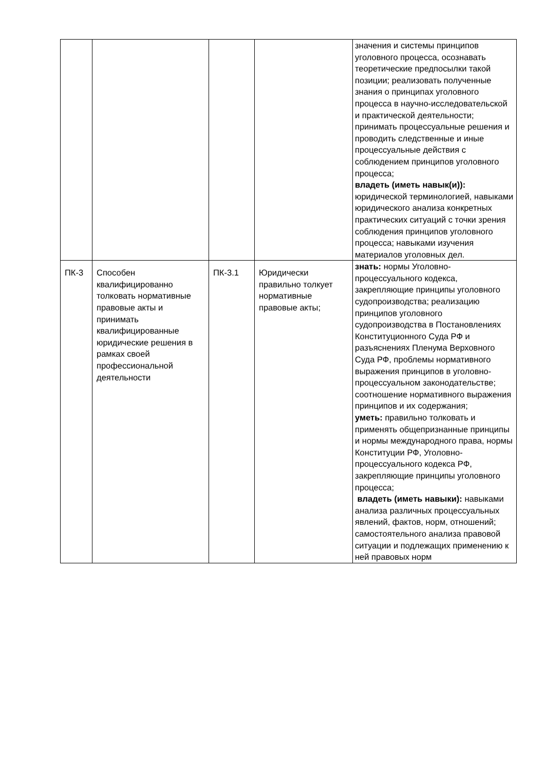| | | | | значения и системы принципов уголовного процесса, осознавать теоретические предпосылки такой позиции; реализовать полученные знания о принципах уголовного процесса в научно-исследовательской и практической деятельности; принимать процессуальные решения и проводить следственные и иные процессуальные действия с соблюдением принципов уголовного процесса; владеть (иметь навык(и)): юридической терминологией, навыками юридического анализа конкретных практических ситуаций с точки зрения соблюдения принципов уголовного процесса; навыками изучения материалов уголовных дел. |
| ПК-3 | Способен квалифицированно толковать нормативные правовые акты и принимать квалифицированные юридические решения в рамках своей профессиональной деятельности | ПК-3.1 | Юридически правильно толкует нормативные правовые акты; | знать: нормы Уголовно-процессуального кодекса, закрепляющие принципы уголовного судопроизводства; реализацию принципов уголовного судопроизводства в Постановлениях Конституционного Суда РФ и разъяснениях Пленума Верховного Суда РФ, проблемы нормативного выражения принципов в уголовно-процессуальном законодательстве; соотношение нормативного выражения принципов и их содержания; уметь: правильно толковать и применять общепризнанные принципы и нормы международного права, нормы Конституции РФ, Уголовно-процессуального кодекса РФ, закрепляющие принципы уголовного процесса; владеть (иметь навыки): навыками анализа различных процессуальных явлений, фактов, норм, отношений; самостоятельного анализа правовой ситуации и подлежащих применению к ней правовых норм |